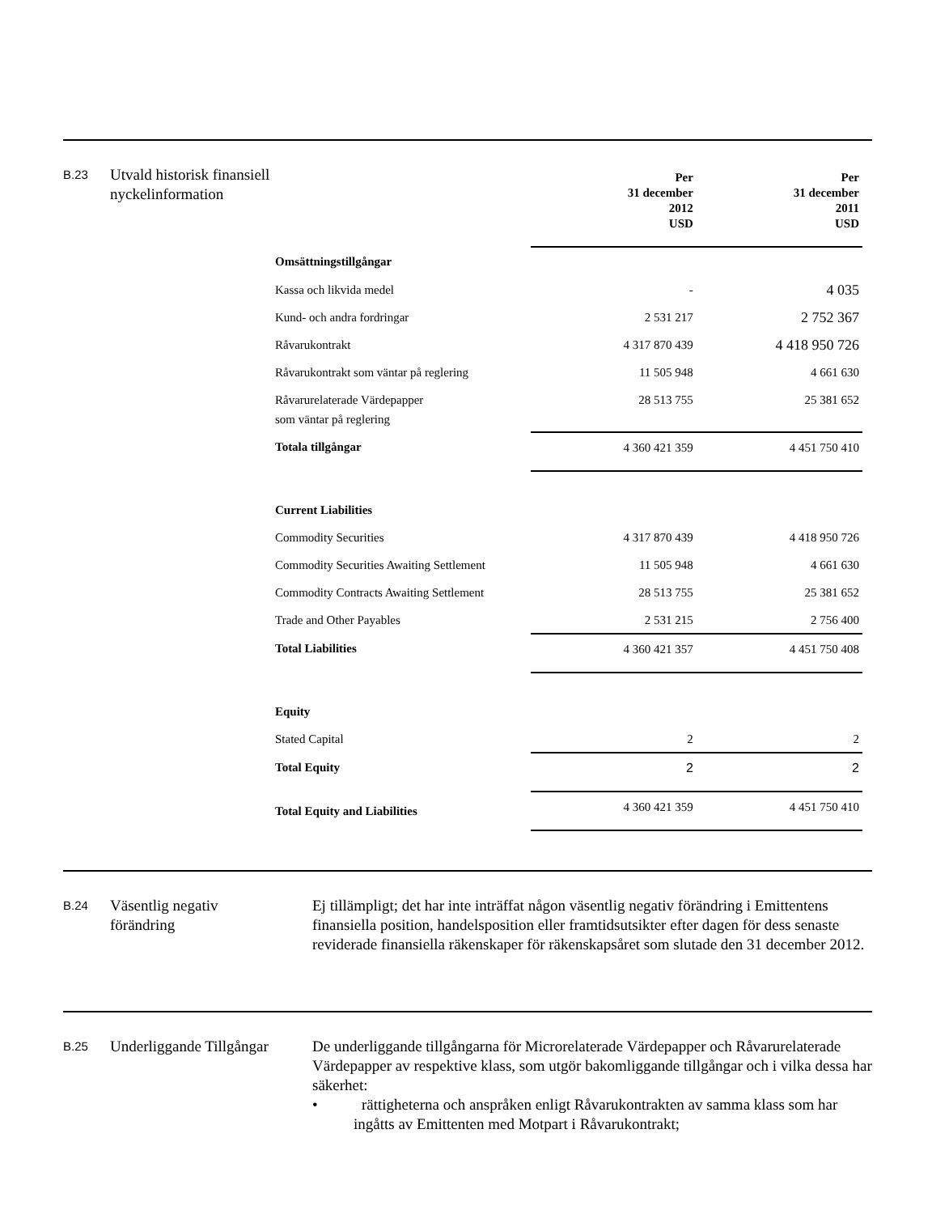B.23
Utvald historisk finansiell nyckelinformation
| | Per 31 december 2012 USD | Per 31 december 2011 USD |
| --- | --- | --- |
| Omsättningstillgångar | | |
| Kassa och likvida medel | - | 4 035 |
| Kund- och andra fordringar | 2 531 217 | 2 752 367 |
| Råvarukontrakt | 4 317 870 439 | 4 418 950 726 |
| Råvarukontrakt som väntar på reglering | 11 505 948 | 4 661 630 |
| Råvarurelaterade Värdepapper som väntar på reglering | 28 513 755 | 25 381 652 |
| Totala tillgångar | 4 360 421 359 | 4 451 750 410 |
| Current Liabilities | | |
| Commodity Securities | 4 317 870 439 | 4 418 950 726 |
| Commodity Securities Awaiting Settlement | 11 505 948 | 4 661 630 |
| Commodity Contracts Awaiting Settlement | 28 513 755 | 25 381 652 |
| Trade and Other Payables | 2 531 215 | 2 756 400 |
| Total Liabilities | 4 360 421 357 | 4 451 750 408 |
| Equity | | |
| Stated Capital | 2 | 2 |
| Total Equity | 2 | 2 |
| Total Equity and Liabilities | 4 360 421 359 | 4 451 750 410 |
B.24
Väsentlig negativ förändring
Ej tillämpligt; det har inte inträffat någon väsentlig negativ förändring i Emittentens finansiella position, handelsposition eller framtidsutsikter efter dagen för dess senaste reviderade finansiella räkenskaper för räkenskapsåret som slutade den 31 december 2012.
B.25
Underliggande Tillgångar
De underliggande tillgångarna för Microrelaterade Värdepapper och Råvarurelaterade Värdepapper av respektive klass, som utgör bakomliggande tillgångar och i vilka dessa har säkerhet:
• rättigheterna och anspråken enligt Råvarukontrakten av samma klass som har ingåtts av Emittenten med Motpart i Råvarukontrakt;